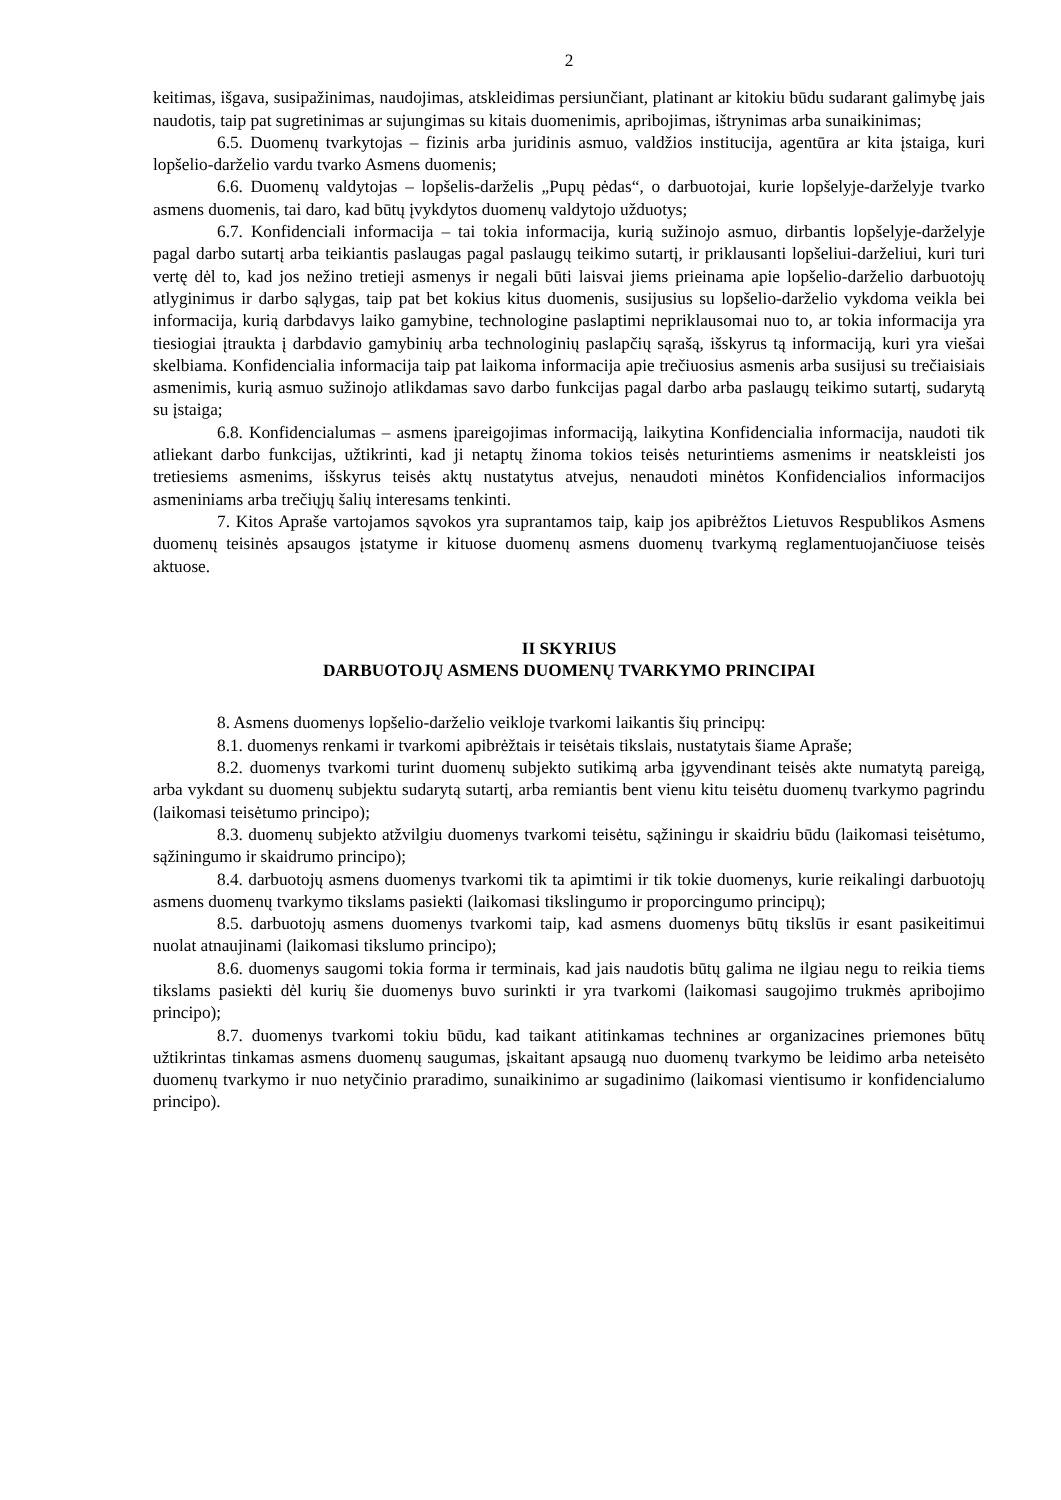2
keitimas, išgava, susipažinimas, naudojimas, atskleidimas persiunčiant, platinant ar kitokiu būdu sudarant galimybę jais naudotis, taip pat sugretinimas ar sujungimas su kitais duomenimis, apribojimas, ištrynimas arba sunaikinimas;
6.5. Duomenų tvarkytojas – fizinis arba juridinis asmuo, valdžios institucija, agentūra ar kita įstaiga, kuri lopšelio-darželio vardu tvarko Asmens duomenis;
6.6. Duomenų valdytojas – lopšelis-darželis „Pupų pėdas“, o darbuotojai, kurie lopšelyje-darželyje tvarko asmens duomenis, tai daro, kad būtų įvykdytos duomenų valdytojo užduotys;
6.7. Konfidenciali informacija – tai tokia informacija, kurią sužinojo asmuo, dirbantis lopšelyje-darželyje pagal darbo sutartį arba teikiantis paslaugas pagal paslaugų teikimo sutartį, ir priklausanti lopšeliui-darželiui, kuri turi vertę dėl to, kad jos nežino tretieji asmenys ir negali būti laisvai jiems prieinama apie lopšelio-darželio darbuotojų atlyginimus ir darbo sąlygas, taip pat bet kokius kitus duomenis, susijusius su lopšelio-darželio vykdoma veikla bei informacija, kurią darbdavys laiko gamybine, technologine paslaptimi nepriklausomai nuo to, ar tokia informacija yra tiesiogiai įtraukta į darbdavio gamybinių arba technologinių paslapčių sąrašą, išskyrus tą informaciją, kuri yra viešai skelbiama. Konfidencialia informacija taip pat laikoma informacija apie trečiuosius asmenis arba susijusi su trečiaisiais asmenimis, kurią asmuo sužinojo atlikdamas savo darbo funkcijas pagal darbo arba paslaugų teikimo sutartį, sudarytą su įstaiga;
6.8. Konfidencialumas – asmens įpareigojimas informaciją, laikytina Konfidencialia informacija, naudoti tik atliekant darbo funkcijas, užtikrinti, kad ji netaptų žinoma tokios teisės neturintiems asmenims ir neatskleisti jos tretiesiems asmenims, išskyrus teisės aktų nustatytus atvejus, nenaudoti minėtos Konfidencialios informacijos asmeniniams arba trečiųjų šalių interesams tenkinti.
7. Kitos Apraše vartojamos sąvokos yra suprantamos taip, kaip jos apibrėžtos Lietuvos Respublikos Asmens duomenų teisinės apsaugos įstatyme ir kituose duomenų asmens duomenų tvarkymą reglamentuojančiuose teisės aktuose.
II SKYRIUS
DARBUOTOJŲ ASMENS DUOMENŲ TVARKYMO PRINCIPAI
8. Asmens duomenys lopšelio-darželio veikloje tvarkomi laikantis šių principų:
8.1. duomenys renkami ir tvarkomi apibrėžtais ir teisėtais tikslais, nustatytais šiame Apraše;
8.2. duomenys tvarkomi turint duomenų subjekto sutikimą arba įgyvendinant teisės akte numatytą pareigą, arba vykdant su duomenų subjektu sudarytą sutartį, arba remiantis bent vienu kitu teisėtu duomenų tvarkymo pagrindu (laikomasi teisėtumo principo);
8.3. duomenų subjekto atžvilgiu duomenys tvarkomi teisėtu, sąžiningu ir skaidriu būdu (laikomasi teisėtumo, sąžiningumo ir skaidrumo principo);
8.4. darbuotojų asmens duomenys tvarkomi tik ta apimtimi ir tik tokie duomenys, kurie reikalingi darbuotojų asmens duomenų tvarkymo tikslams pasiekti (laikomasi tikslingumo ir proporcingumo principų);
8.5. darbuotojų asmens duomenys tvarkomi taip, kad asmens duomenys būtų tikslūs ir esant pasikeitimui nuolat atnaujinami (laikomasi tikslumo principo);
8.6. duomenys saugomi tokia forma ir terminais, kad jais naudotis būtų galima ne ilgiau negu to reikia tiems tikslams pasiekti dėl kurių šie duomenys buvo surinkti ir yra tvarkomi (laikomasi saugojimo trukmės apribojimo principo);
8.7. duomenys tvarkomi tokiu būdu, kad taikant atitinkamas technines ar organizacines priemones būtų užtikrintas tinkamas asmens duomenų saugumas, įskaitant apsaugą nuo duomenų tvarkymo be leidimo arba neteisėto duomenų tvarkymo ir nuo netyčinio praradimo, sunaikinimo ar sugadinimo (laikomasi vientisumo ir konfidencialumo principo).